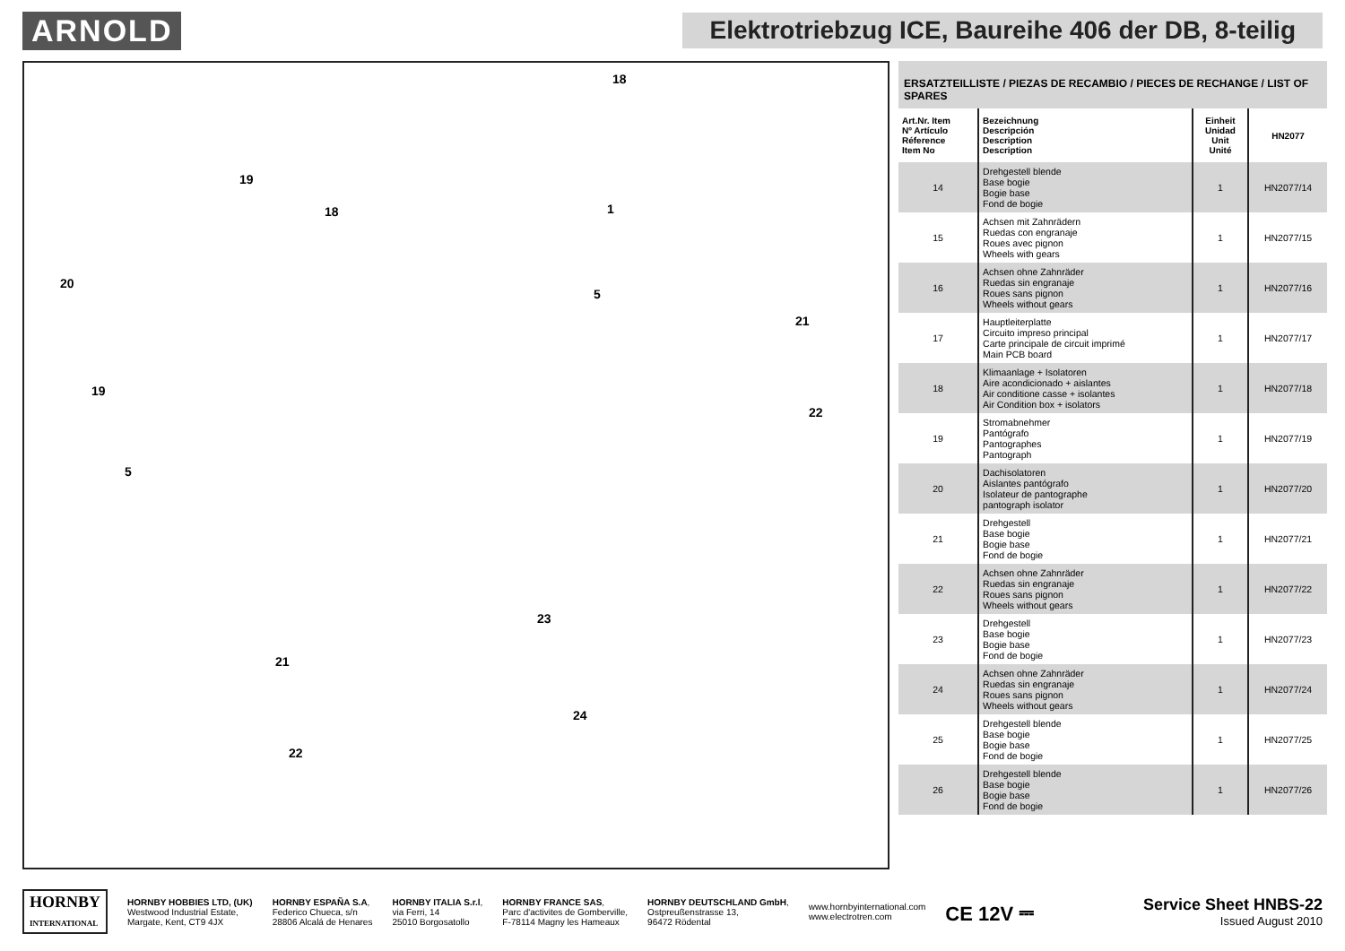ARNOLD
Elektrotriebzug ICE, Baureihe 406 der DB, 8-teilig
18
19
18 1
20
5
21
19
22
5
23
21
24
22
ERSATZTEILLISTE / PIEZAS DE RECAMBIO / PIECES DE RECHANGE / LIST OF SPARES
| Art.Nr. Item Nº Artículo Réference Item No | Bezeichnung Descripción Description Description | Einheit Unidad Unit Unité | HN2077 |
| --- | --- | --- | --- |
| 14 | Drehgestell blende Base bogie Bogie base Fond de bogie | 1 | HN2077/14 |
| 15 | Achsen mit Zahnrädern Ruedas con engranaje Roues avec pignon Wheels with gears | 1 | HN2077/15 |
| 16 | Achsen ohne Zahnräder Ruedas sin engranaje Roues sans pignon Wheels without gears | 1 | HN2077/16 |
| 17 | Hauptleiterplatte Circuito impreso principal Carte principale de circuit imprimé Main PCB board | 1 | HN2077/17 |
| 18 | Klimaanlage + Isolatoren Aire acondicionado + aislantes Air conditione casse + isolantes Air Condition box + isolators | 1 | HN2077/18 |
| 19 | Stromabnehmer Pantógrafo Pantographes Pantograph | 1 | HN2077/19 |
| 20 | Dachisolatoren Aislantes pantógrafo Isolateur de pantographe pantograph isolator | 1 | HN2077/20 |
| 21 | Drehgestell Base bogie Bogie base Fond de bogie | 1 | HN2077/21 |
| 22 | Achsen ohne Zahnräder Ruedas sin engranaje Roues sans pignon Wheels without gears | 1 | HN2077/22 |
| 23 | Drehgestell Base bogie Bogie base Fond de bogie | 1 | HN2077/23 |
| 24 | Achsen ohne Zahnräder Ruedas sin engranaje Roues sans pignon Wheels without gears | 1 | HN2077/24 |
| 25 | Drehgestell blende Base bogie Bogie base Fond de bogie | 1 | HN2077/25 |
| 26 | Drehgestell blende Base bogie Bogie base Fond de bogie | 1 | HN2077/26 |
HORNBY
INTERNATIONAL
HORNBY HOBBIES LTD, (UK)
Westwood Industrial Estate,
Margate, Kent, CT9 4JX
HORNBY ESPAÑA S.A,
Federico Chueca, s/n
28806 Alcalá de Henares
HORNBY ITALIA S.r.l,
via Ferri, 14
25010 Borgosatollo
HORNBY FRANCE SAS,
Parc d'activites de Gomberville,
F-78114 Magny les Hameaux
HORNBY DEUTSCHLAND GmbH,
Ostpreußenstrasse 13,
96472 Rödental
www.hornbyinternational.com
www.electrotren.com
CE 12V ⎓
Service Sheet HNBS-22
Issued August 2010